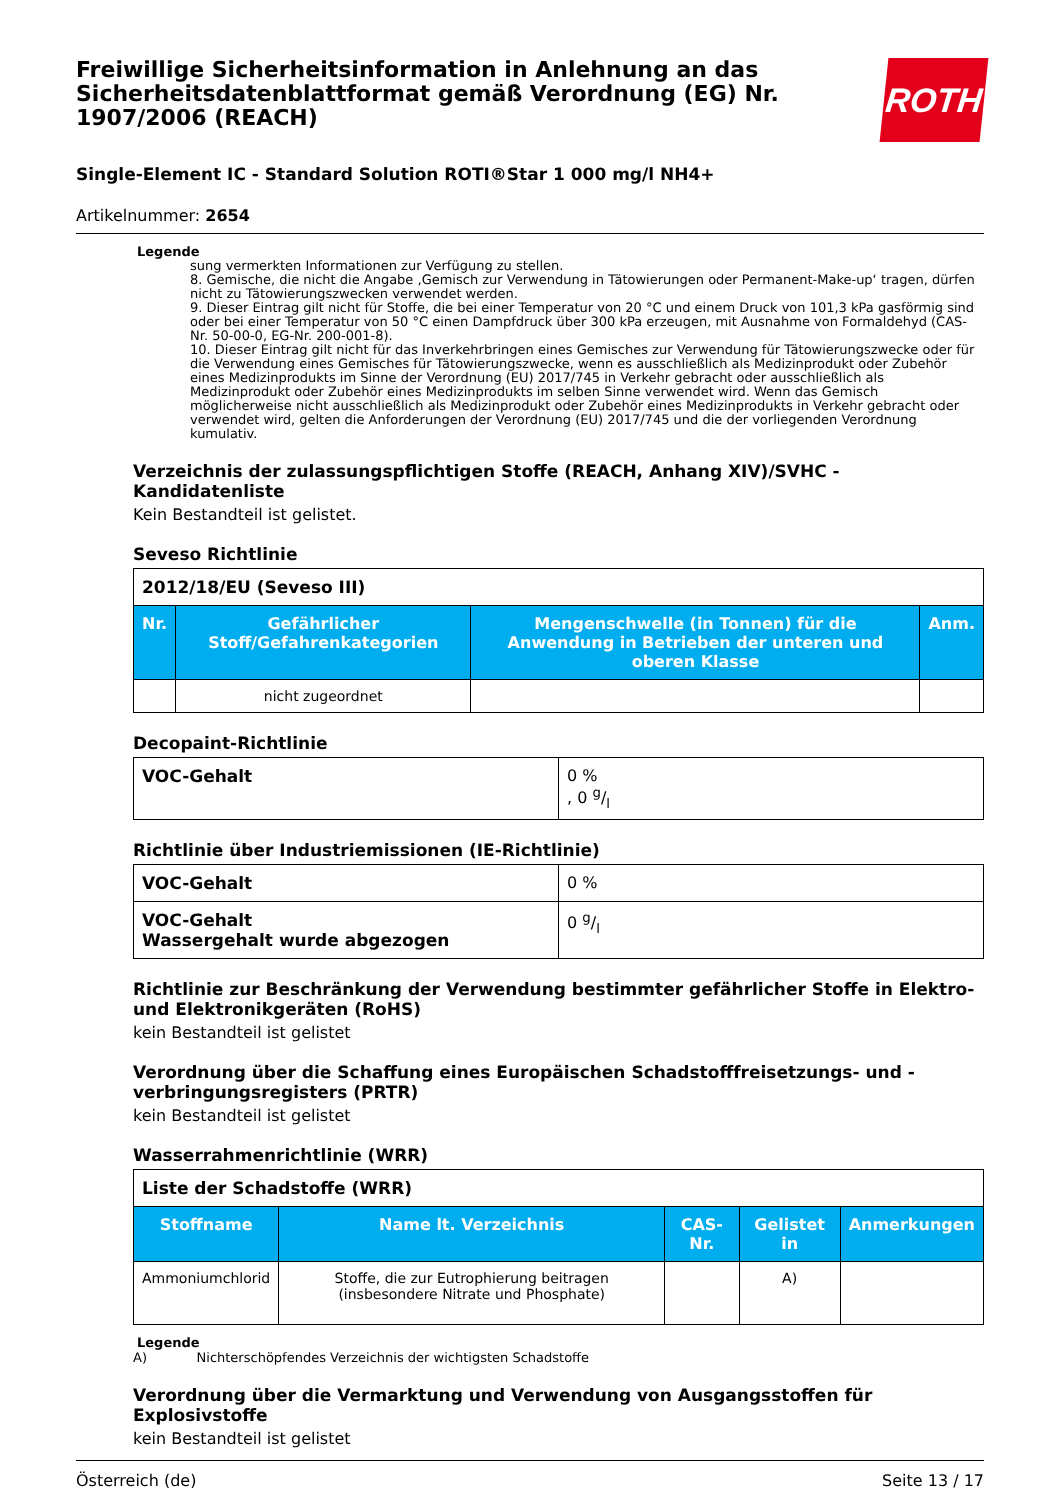Freiwillige Sicherheitsinformation in Anlehnung an das Sicherheitsdatenblattformat gemäß Verordnung (EG) Nr. 1907/2006 (REACH)
ROTH
Single-Element IC - Standard Solution ROTI®Star 1 000 mg/l NH4+
Artikelnummer: 2654
Legende
sung vermerkten Informationen zur Verfügung zu stellen.
8. Gemische, die nicht die Angabe ‚Gemisch zur Verwendung in Tätowierungen oder Permanent-Make-up‘ tragen, dürfen nicht zu Tätowierungszwecken verwendet werden.
9. Dieser Eintrag gilt nicht für Stoffe, die bei einer Temperatur von 20 °C und einem Druck von 101,3 kPa gasförmig sind oder bei einer Temperatur von 50 °C einen Dampfdruck über 300 kPa erzeugen, mit Ausnahme von Formaldehyd (CAS-Nr. 50-00-0, EG-Nr. 200-001-8).
10. Dieser Eintrag gilt nicht für das Inverkehrbringen eines Gemisches zur Verwendung für Tätowierungszwecke oder für die Verwendung eines Gemisches für Tätowierungszwecke, wenn es ausschließlich als Medizinprodukt oder Zubehör eines Medizinprodukts im Sinne der Verordnung (EU) 2017/745 in Verkehr gebracht oder ausschließlich als Medizinprodukt oder Zubehör eines Medizinprodukts im selben Sinne verwendet wird. Wenn das Gemisch möglicherweise nicht ausschließlich als Medizinprodukt oder Zubehör eines Medizinprodukts in Verkehr gebracht oder verwendet wird, gelten die Anforderungen der Verordnung (EU) 2017/745 und die der vorliegenden Verordnung kumulativ.
Verzeichnis der zulassungspflichtigen Stoffe (REACH, Anhang XIV)/SVHC - Kandidatenliste
Kein Bestandteil ist gelistet.
Seveso Richtlinie
| 2012/18/EU (Seveso III) | | | |
| Nr. | Gefährlicher Stoff/Gefahrenkategorien | Mengenschwelle (in Tonnen) für die Anwendung in Betrieben der unteren und oberen Klasse | Anm. |
| | nicht zugeordnet | | |
Decopaint-Richtlinie
| VOC-Gehalt | 0 % , 0 g/l |
Richtlinie über Industriemissionen (IE-Richtlinie)
| VOC-Gehalt | 0 % |
| VOC-Gehalt Wassergehalt wurde abgezogen | 0 g/l |
Richtlinie zur Beschränkung der Verwendung bestimmter gefährlicher Stoffe in Elektro- und Elektronikgeräten (RoHS)
kein Bestandteil ist gelistet
Verordnung über die Schaffung eines Europäischen Schadstofffreisetzungs- und -verbringungsregisters (PRTR)
kein Bestandteil ist gelistet
Wasserrahmenrichtlinie (WRR)
| Liste der Schadstoffe (WRR) | | | | |
| Stoffname | Name lt. Verzeichnis | CAS-Nr. | Gelistet in | Anmerkungen |
| Ammoniumchlorid | Stoffe, die zur Eutrophierung beitragen (insbesondere Nitrate und Phosphate) | | A) | |
Legende
A) Nichterschöpfendes Verzeichnis der wichtigsten Schadstoffe
Verordnung über die Vermarktung und Verwendung von Ausgangsstoffen für Explosivstoffe
kein Bestandteil ist gelistet
Österreich (de) Seite 13 / 17